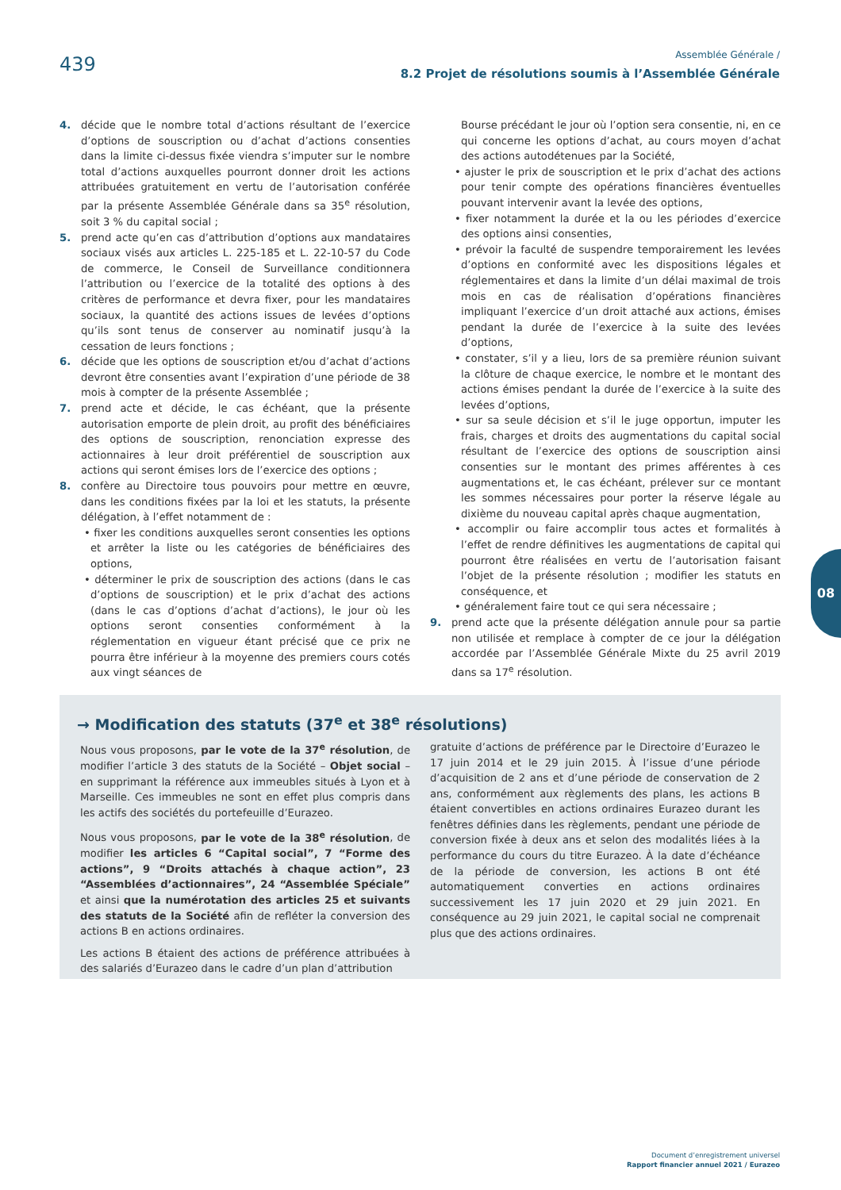439
Assemblée Générale /
8.2 Projet de résolutions soumis à l’Assemblée Générale
4. décide que le nombre total d’actions résultant de l’exercice d’options de souscription ou d’achat d’actions consenties dans la limite ci-dessus fixée viendra s’imputer sur le nombre total d’actions auxquelles pourront donner droit les actions attribuées gratuitement en vertu de l’autorisation conférée par la présente Assemblée Générale dans sa 35<sup>e</sup> résolution, soit 3 % du capital social ;
5. prend acte qu’en cas d’attribution d’options aux mandataires sociaux visés aux articles L. 225-185 et L. 22-10-57 du Code de commerce, le Conseil de Surveillance conditionnera l’attribution ou l’exercice de la totalité des options à des critères de performance et devra fixer, pour les mandataires sociaux, la quantité des actions issues de levées d’options qu’ils sont tenus de conserver au nominatif jusqu’à la cessation de leurs fonctions ;
6. décide que les options de souscription et/ou d’achat d’actions devront être consenties avant l’expiration d’une période de 38 mois à compter de la présente Assemblée ;
7. prend acte et décide, le cas échéant, que la présente autorisation emporte de plein droit, au profit des bénéficiaires des options de souscription, renonciation expresse des actionnaires à leur droit préférentiel de souscription aux actions qui seront émises lors de l’exercice des options ;
8. confère au Directoire tous pouvoirs pour mettre en œuvre, dans les conditions fixées par la loi et les statuts, la présente délégation, à l’effet notamment de :
• fixer les conditions auxquelles seront consenties les options et arrêter la liste ou les catégories de bénéficiaires des options,
• déterminer le prix de souscription des actions (dans le cas d’options de souscription) et le prix d’achat des actions (dans le cas d’options d’achat d’actions), le jour où les options seront consenties conformément à la réglementation en vigueur étant précisé que ce prix ne pourra être inférieur à la moyenne des premiers cours cotés aux vingt séances de
Bourse précédant le jour où l’option sera consentie, ni, en ce qui concerne les options d’achat, au cours moyen d’achat des actions autodétenues par la Société,
• ajuster le prix de souscription et le prix d’achat des actions pour tenir compte des opérations financières éventuelles pouvant intervenir avant la levée des options,
• fixer notamment la durée et la ou les périodes d’exercice des options ainsi consenties,
• prévoir la faculté de suspendre temporairement les levées d’options en conformité avec les dispositions légales et réglementaires et dans la limite d’un délai maximal de trois mois en cas de réalisation d’opérations financières impliquant l’exercice d’un droit attaché aux actions, émises pendant la durée de l’exercice à la suite des levées d’options,
• constater, s’il y a lieu, lors de sa première réunion suivant la clôture de chaque exercice, le nombre et le montant des actions émises pendant la durée de l’exercice à la suite des levées d’options,
• sur sa seule décision et s’il le juge opportun, imputer les frais, charges et droits des augmentations du capital social résultant de l’exercice des options de souscription ainsi consenties sur le montant des primes afférentes à ces augmentations et, le cas échéant, prélever sur ce montant les sommes nécessaires pour porter la réserve légale au dixième du nouveau capital après chaque augmentation,
• accomplir ou faire accomplir tous actes et formalités à l’effet de rendre définitives les augmentations de capital qui pourront être réalisées en vertu de l’autorisation faisant l’objet de la présente résolution ; modifier les statuts en conséquence, et
• généralement faire tout ce qui sera nécessaire ;
9. prend acte que la présente délégation annule pour sa partie non utilisée et remplace à compter de ce jour la délégation accordée par l’Assemblée Générale Mixte du 25 avril 2019 dans sa 17<sup>e</sup> résolution.
08
→ Modification des statuts (37<sup>e</sup> et 38<sup>e</sup> résolutions)
Nous vous proposons, par le vote de la 37<sup>e</sup> résolution, de modifier l’article 3 des statuts de la Société – Objet social – en supprimant la référence aux immeubles situés à Lyon et à Marseille. Ces immeubles ne sont en effet plus compris dans les actifs des sociétés du portefeuille d’Eurazeo.
Nous vous proposons, par le vote de la 38<sup>e</sup> résolution, de modifier les articles 6 “Capital social”, 7 “Forme des actions”, 9 “Droits attachés à chaque action”, 23 “Assemblées d’actionnaires”, 24 “Assemblée Spéciale” et ainsi que la numérotation des articles 25 et suivants des statuts de la Société afin de refléter la conversion des actions B en actions ordinaires.
Les actions B étaient des actions de préférence attribuées à des salariés d’Eurazeo dans le cadre d’un plan d’attribution
gratuite d’actions de préférence par le Directoire d’Eurazeo le 17 juin 2014 et le 29 juin 2015. À l’issue d’une période d’acquisition de 2 ans et d’une période de conservation de 2 ans, conformément aux règlements des plans, les actions B étaient convertibles en actions ordinaires Eurazeo durant les fenêtres définies dans les règlements, pendant une période de conversion fixée à deux ans et selon des modalités liées à la performance du cours du titre Eurazeo. À la date d’échéance de la période de conversion, les actions B ont été automatiquement converties en actions ordinaires successivement les 17 juin 2020 et 29 juin 2021. En conséquence au 29 juin 2021, le capital social ne comprenait plus que des actions ordinaires.
Document d’enregistrement universel
Rapport financier annuel 2021 / Eurazeo